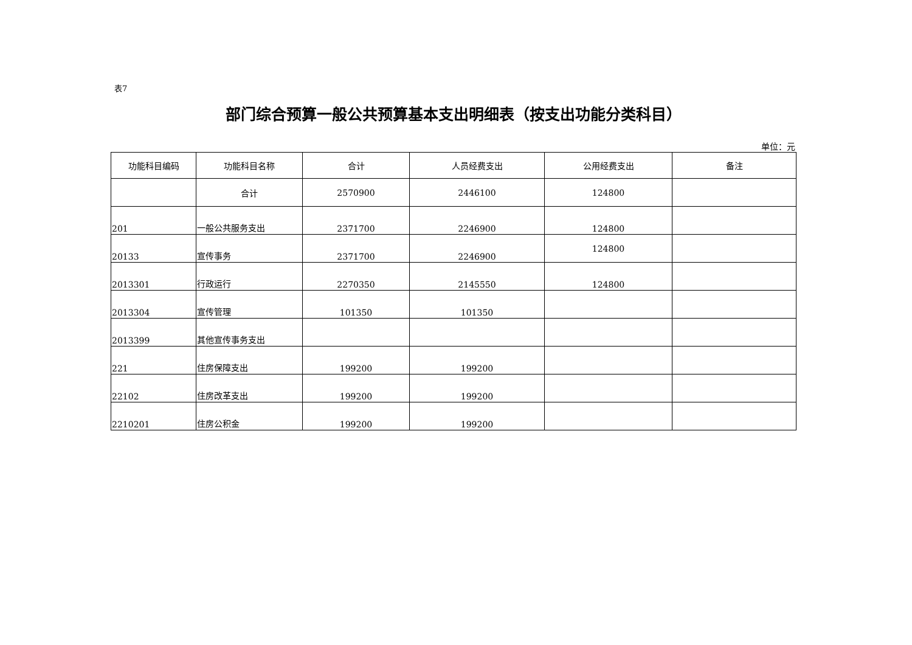表7
部门综合预算一般公共预算基本支出明细表（按支出功能分类科目）
单位：元
| 功能科目编码 | 功能科目名称 | 合计 | 人员经费支出 | 公用经费支出 | 备注 |
| --- | --- | --- | --- | --- | --- |
| | 合计 | 2570900 | 2446100 | 124800 | |
| 201 | 一般公共服务支出 | 2371700 | 2246900 | 124800 | |
| 20133 | 宣传事务 | 2371700 | 2246900 | 124800 | |
| 2013301 | 行政运行 | 2270350 | 2145550 | 124800 | |
| 2013304 | 宣传管理 | 101350 | 101350 | | |
| 2013399 | 其他宣传事务支出 | | | | |
| 221 | 住房保障支出 | 199200 | 199200 | | |
| 22102 | 住房改革支出 | 199200 | 199200 | | |
| 2210201 | 住房公积金 | 199200 | 199200 | | |